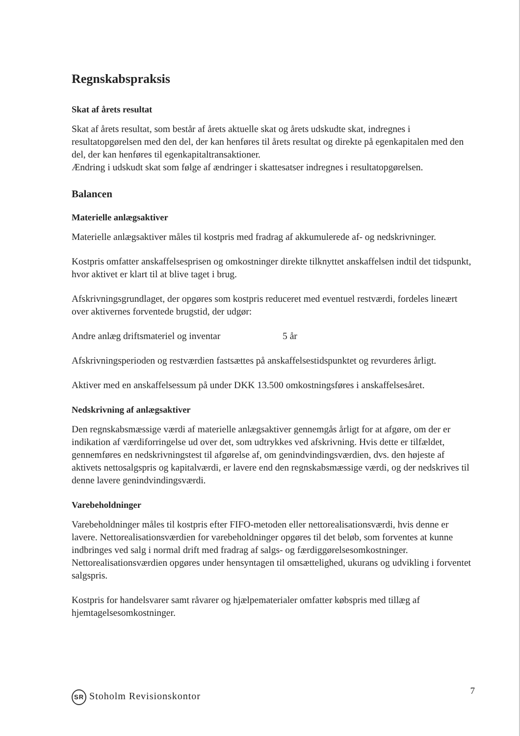Regnskabspraksis
Skat af årets resultat
Skat af årets resultat, som består af årets aktuelle skat og årets udskudte skat, indregnes i resultatopgørelsen med den del, der kan henføres til årets resultat og direkte på egenkapitalen med den del, der kan henføres til egenkapitaltransaktioner.
Ændring i udskudt skat som følge af ændringer i skattesatser indregnes i resultatopgørelsen.
Balancen
Materielle anlægsaktiver
Materielle anlægsaktiver måles til kostpris med fradrag af akkumulerede af- og nedskrivninger.
Kostpris omfatter anskaffelsesprisen og omkostninger direkte tilknyttet anskaffelsen indtil det tidspunkt, hvor aktivet er klart til at blive taget i brug.
Afskrivningsgrundlaget, der opgøres som kostpris reduceret med eventuel restværdi, fordeles lineært over aktivernes forventede brugstid, der udgør:
Andre anlæg driftsmateriel og inventar 5 år
Afskrivningsperioden og restværdien fastsættes på anskaffelsestidspunktet og revurderes årligt.
Aktiver med en anskaffelsessum på under DKK 13.500 omkostningsføres i anskaffelsesåret.
Nedskrivning af anlægsaktiver
Den regnskabsmæssige værdi af materielle anlægsaktiver gennemgås årligt for at afgøre, om der er indikation af værdiforringelse ud over det, som udtrykkes ved afskrivning. Hvis dette er tilfældet, gennemføres en nedskrivningstest til afgørelse af, om genindvindingsværdien, dvs. den højeste af aktivets nettosalgspris og kapitalværdi, er lavere end den regnskabsmæssige værdi, og der nedskrives til denne lavere genindvindingsværdi.
Varebeholdninger
Varebeholdninger måles til kostpris efter FIFO-metoden eller nettorealisationsværdi, hvis denne er lavere. Nettorealisationsværdien for varebeholdninger opgøres til det beløb, som forventes at kunne indbringes ved salg i normal drift med fradrag af salgs- og færdiggørelsesomkostninger. Nettorealisationsværdien opgøres under hensyntagen til omsættelighed, ukurans og udvikling i forventet salgspris.
Kostpris for handelsvarer samt råvarer og hjælpematerialer omfatter købspris med tillæg af hjemtagelsesomkostninger.
SR Stoholm Revisionskontor 7